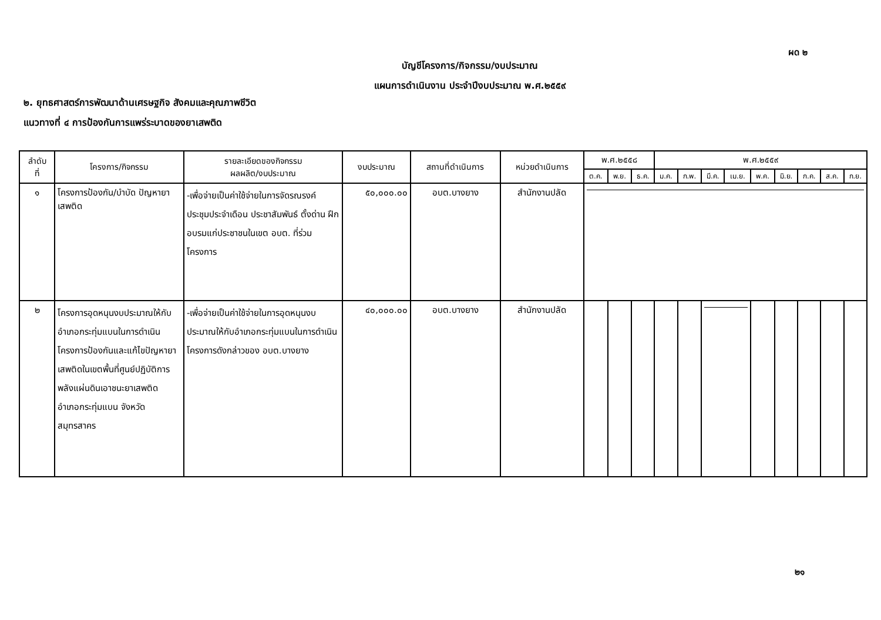ผด ๒
บัญชีโครงการ/กิจกรรม/งบประมาณ
แผนการดำเนินงาน ประจำปีงบประมาณ พ.ศ.๒๕๕๙
๒. ยุทธศาสตร์การพัฒนาด้านเศรษฐกิจ สังคมและคุณภาพชีวิต
แนวทางที่ ๔ การป้องกันการแพร่ระบาดของยาเสพติด
| ลำดับ ที่ | โครงการ/กิจกรรม | รายละเอียดของกิจกรรม ผลผลิต/งบประมาณ | งบประมาณ | สถานที่ดำเนินการ | หน่วยดำเนินการ | พ.ศ.๒๕๕๘ | | | พ.ศ.๒๕๕๙ | | | | | | | | |
| --- | --- | --- | --- | --- | --- | --- | --- | --- | --- | --- | --- | --- | --- | --- | --- | --- | --- |
| | | | | | | ต.ค. | พ.ย. | ธ.ค. | ม.ค. | ก.พ. | มี.ค. | เม.ย. | พ.ค. | มิ.ย. | ก.ค. | ส.ค. | ก.ย. |
| ๑ | โครงการป้องกัน/บำบัด ปัญหายาเสพติด | -เพื่อจ่ายเป็นค่าใช้จ่ายในการจัดรณรงค์ ประชุมประจำเดือน ประชาสัมพันธ์ ตั้งด่าน ฝึกอบรมแก่ประชาชนในเขต อบต. ที่ร่วมโครงการ | ๕๐,๐๐๐.๐๐ | อบต.บางยาง | สำนักงานปลัด | | | | | | | | | | | | |
| ๒ | โครงการอุดหนุนงบประมาณให้กับอำเภอกระทุ่มแบนในการดำเนินโครงการป้องกันและแก้ไขปัญหายาเสพติดในเขตพื้นที่ศูนย์ปฏิบัติการพลังแผ่นดินเอาชนะยาเสพติด อำเภอกระทุ่มแบน จังหวัดสมุทรสาคร | -เพื่อจ่ายเป็นค่าใช้จ่ายในการอุดหนุนงบประมาณให้กับอำเภอกระทุ่มแบนในการดำเนินโครงการดังกล่าวของ อบต.บางยาง | ๔๐,๐๐๐.๐๐ | อบต.บางยาง | สำนักงานปลัด | | | | | | | | | | | | |
๒๑